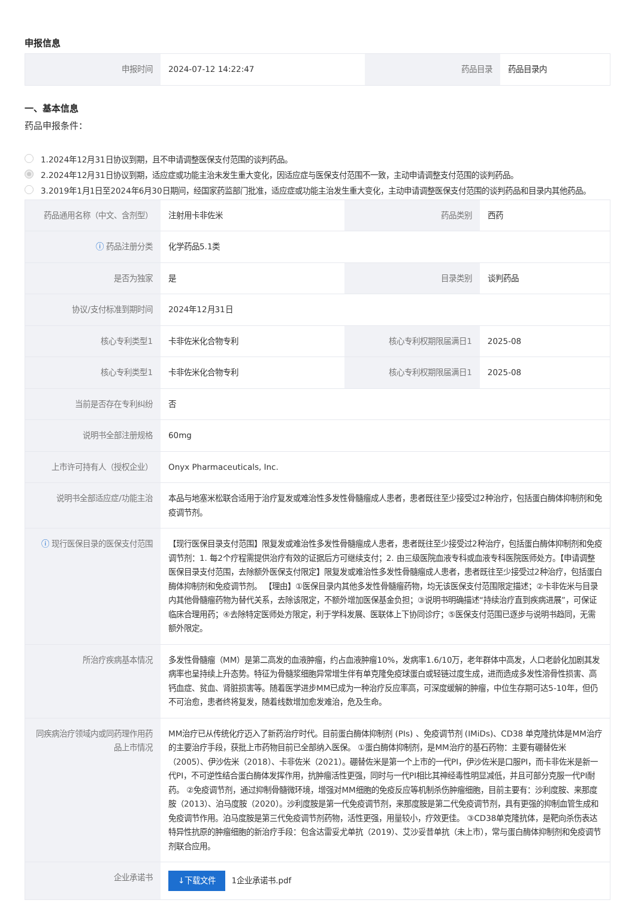申报信息
| 申报时间 | 2024-07-12 14:22:47 | 药品目录 | 药品目录内 |
一、基本信息
药品申报条件：
1.2024年12月31日协议到期，且不申请调整医保支付范围的谈判药品。
2.2024年12月31日协议到期，适应症或功能主治未发生重大变化，因适应症与医保支付范围不一致，主动申请调整支付范围的谈判药品。
3.2019年1月1日至2024年6月30日期间，经国家药监部门批准，适应症或功能主治发生重大变化，主动申请调整医保支付范围的谈判药品和目录内其他药品。
| 药品通用名称（中文、含剂型） | 注射用卡非佐米 | 药品类别 | 西药 |
| ⓘ 药品注册分类 | 化学药品5.1类 | | |
| 是否为独家 | 是 | 目录类别 | 谈判药品 |
| 协议/支付标准到期时间 | 2024年12月31日 | | |
| 核心专利类型1 | 卡非佐米化合物专利 | 核心专利权期限届满日1 | 2025-08 |
| 核心专利类型1 | 卡非佐米化合物专利 | 核心专利权期限届满日1 | 2025-08 |
| 当前是否存在专利纠纷 | 否 | | |
| 说明书全部注册规格 | 60mg | | |
| 上市许可持有人（授权企业） | Onyx Pharmaceuticals, Inc. | | |
| 说明书全部适应症/功能主治 | 本品与地塞米松联合适用于治疗复发或难治性多发性骨髓瘤成人患者，患者既往至少接受过2种治疗，包括蛋白酶体抑制剂和免疫调节剂。 | | |
| ⓘ 现行医保目录的医保支付范围 | 【现行医保目录支付范围】限复发或难治性多发性骨髓瘤成人患者，患者既往至少接受过2种治疗，包括蛋白酶体抑制剂和免疫调节剂：1. 每2个疗程需提供治疗有效的证据后方可继续支付；2. 由三级医院血液专科或血液专科医院医师处方。【申请调整医保目录支付范围，去除额外医保支付限定】限复发或难治性多发性骨髓瘤成人患者，患者既往至少接受过2种治疗，包括蛋白酶体抑制剂和免疫调节剂。 【理由】①医保目录内其他多发性骨髓瘤药物，均无该医保支付范围限定描述；②卡非佐米与目录内其他骨髓瘤药物为替代关系，去除该限定，不额外增加医保基金负担；③说明书明确描述“持续治疗直到疾病进展”，可保证临床合理用药；④去除特定医师处方限定，利于学科发展、医联体上下协同诊疗；⑤医保支付范围已逐步与说明书趋同，无需额外限定。 | | |
| 所治疗疾病基本情况 | 多发性骨髓瘤（MM）是第二高发的血液肿瘤，约占血液肿瘤10%，发病率1.6/10万，老年群体中高发，人口老龄化加剧其发病率也呈持续上升态势。特征为骨髓浆细胞异常增生伴有单克隆免疫球蛋白或轻链过度生成，进而造成多发性溶骨性损害、高钙血症、贫血、肾脏损害等。随着医学进步MM已成为一种治疗反应率高，可深度缓解的肿瘤，中位生存期可达5-10年，但仍不可治愈，患者终将复发，随着线数增加愈发难治，危及生命。 | | |
| 同疾病治疗领域内或同药理作用药品上市情况 | MM治疗已从传统化疗迈入了新药治疗时代。目前蛋白酶体抑制剂 (PIs) 、免疫调节剂 (IMiDs)、CD38 单克隆抗体是MM治疗的主要治疗手段，获批上市药物目前已全部纳入医保。 ①蛋白酶体抑制剂，是MM治疗的基石药物：主要有硼替佐米（2005）、伊沙佐米（2018）、卡非佐米（2021）。硼替佐米是第一个上市的一代PI，伊沙佐米是口服PI，而卡非佐米是新一代PI，不可逆性结合蛋白酶体发挥作用，抗肿瘤活性更强，同时与一代PI相比其神经毒性明显减低，并且可部分克服一代PI耐药。 ②免疫调节剂，通过抑制骨髓微环境，增强对MM细胞的免疫反应等机制杀伤肿瘤细胞，目前主要有：沙利度胺、来那度胺（2013）、泊马度胺（2020）。沙利度胺是第一代免疫调节剂，来那度胺是第二代免疫调节剂，具有更强的抑制血管生成和免疫调节作用。泊马度胺是第三代免疫调节剂药物，活性更强，用量较小，疗效更佳。 ③CD38单克隆抗体，是靶向杀伤表达特异性抗原的肿瘤细胞的新治疗手段：包含达雷妥尤单抗（2019）、艾沙妥昔单抗（未上市），常与蛋白酶体抑制剂和免疫调节剂联合应用。 | | |
| 企业承诺书 | ↓下载文件 1企业承诺书.pdf | | |